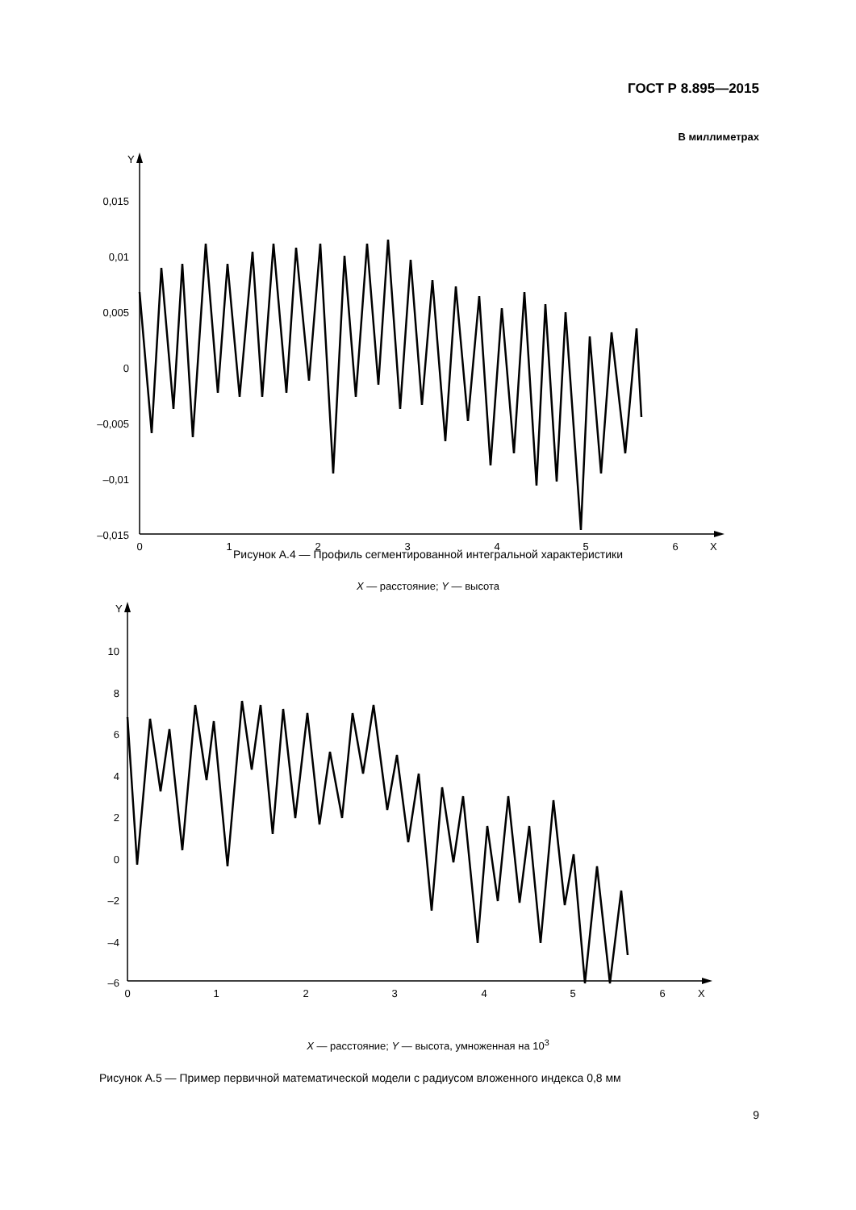ГОСТ Р 8.895—2015
В миллиметрах
Y
X
0,015
0,01
0,005
0
–0,005
–0,01
–0,015
0
1
2
3
4
5
6
Рисунок А.4 — Профиль сегментированной интегральной характеристики
X — расстояние; Y — высота
Y
X
10
8
6
4
2
0
–2
–4
–6
0
1
2
3
4
5
6
X — расстояние; Y — высота, умноженная на 10<sup>3</sup>
Рисунок А.5 — Пример первичной математической модели с радиусом вложенного индекса 0,8 мм
9